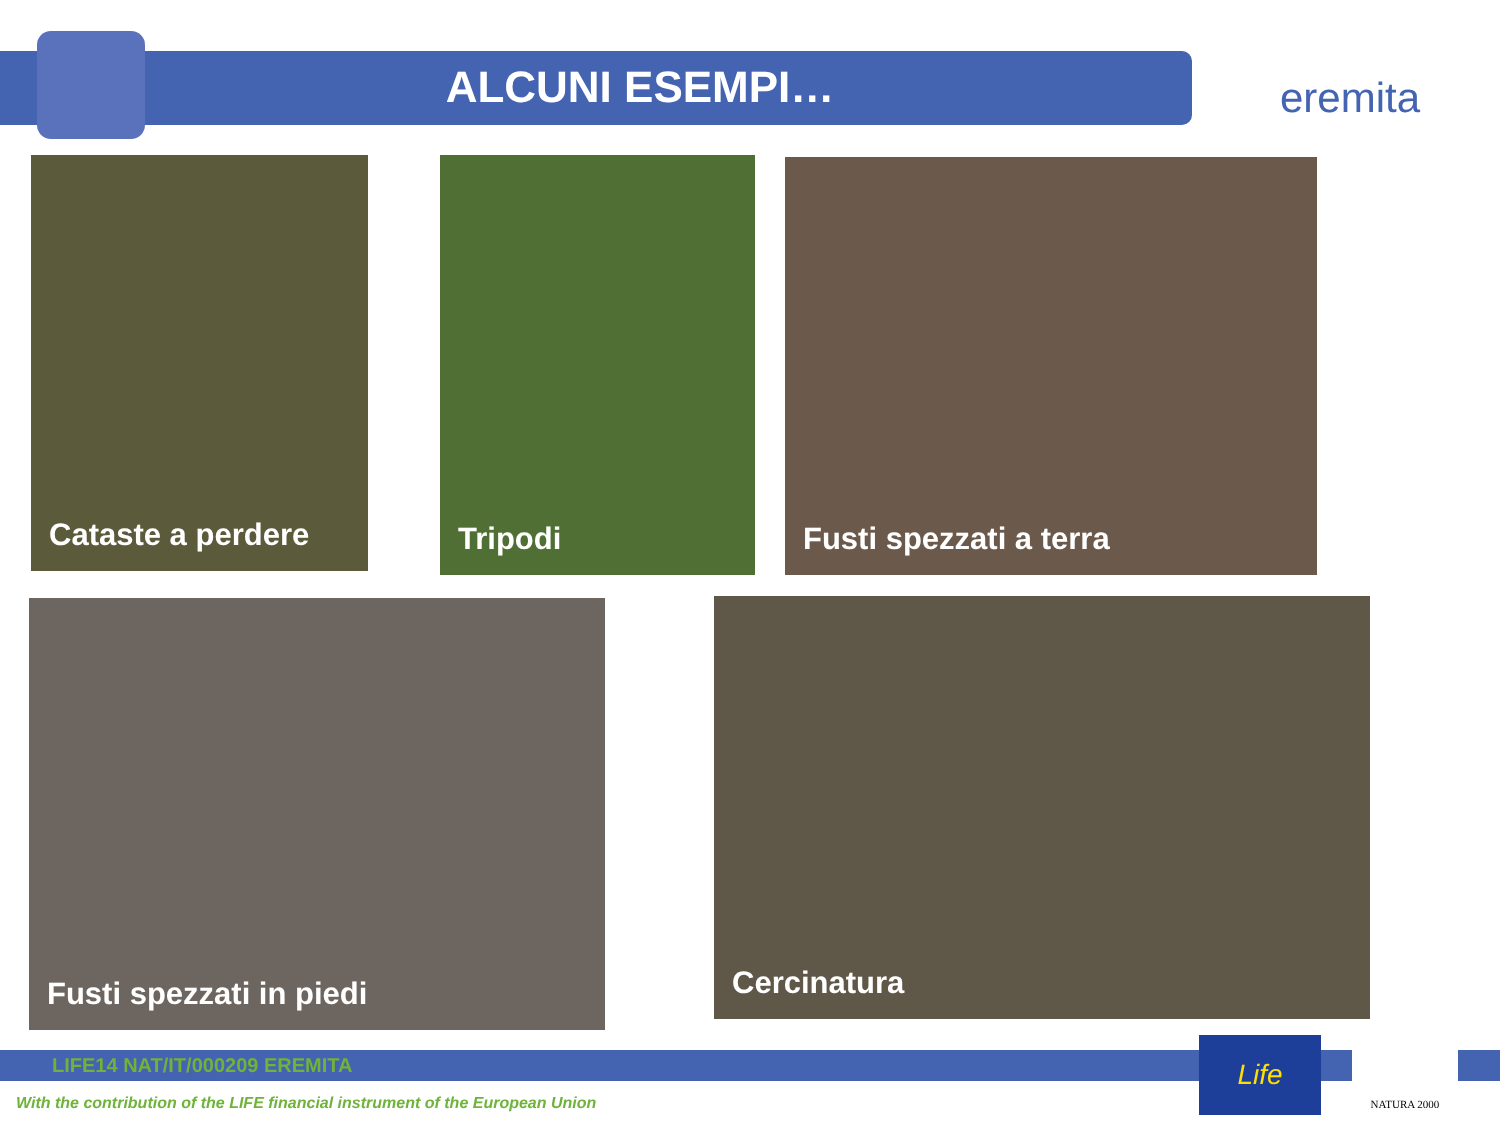ALCUNI ESEMPI…
eremita
Cataste a perdere Tripodi Fusti spezzati a terra
Fusti spezzati in piedi Cercinatura
LIFE14 NAT/IT/000209 EREMITA
With the contribution of the LIFE financial instrument of the European Union
Life NATURA 2000